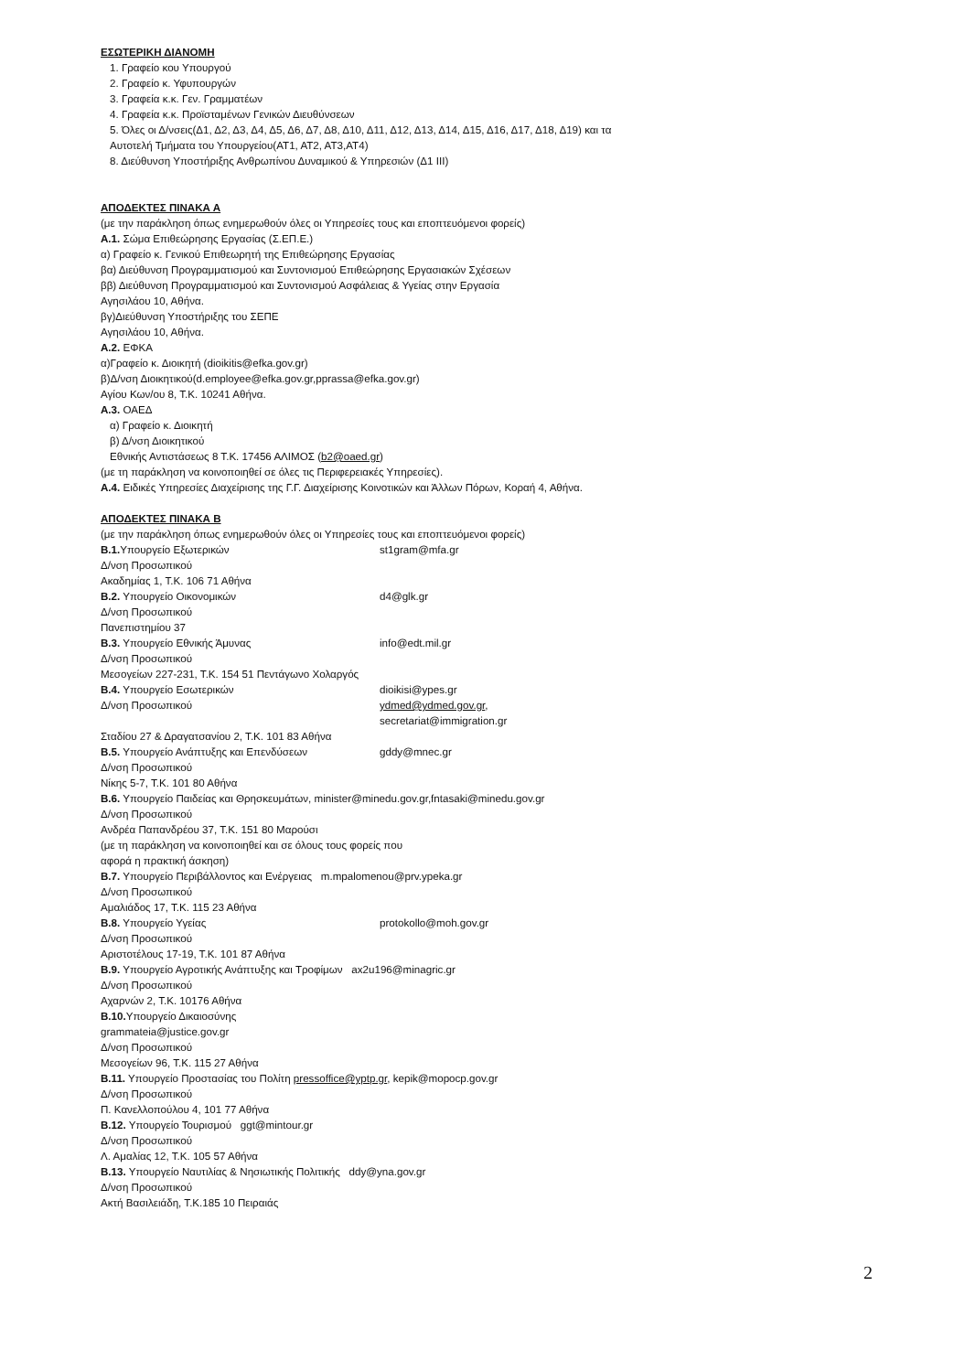ΕΣΩΤΕΡΙΚΗ ΔΙΑΝΟΜΗ
1. Γραφείο κου Υπουργού
2. Γραφείο κ. Υφυπουργών
3. Γραφεία κ.κ. Γεν. Γραμματέων
4. Γραφεία κ.κ. Προϊσταμένων Γενικών Διευθύνσεων
5. Όλες οι Δ/νσεις(Δ1, Δ2, Δ3, Δ4, Δ5, Δ6, Δ7, Δ8, Δ10, Δ11, Δ12, Δ13, Δ14, Δ15, Δ16, Δ17, Δ18, Δ19) και τα Αυτοτελή Τμήματα του Υπουργείου(ΑΤ1, ΑΤ2, ΑΤ3,ΑΤ4)
8. Διεύθυνση Υποστήριξης Ανθρωπίνου Δυναμικού & Υπηρεσιών (Δ1 ΙΙΙ)
ΑΠΟΔΕΚΤΕΣ ΠΙΝΑΚΑ Α
(με την παράκληση όπως ενημερωθούν όλες οι Υπηρεσίες τους και εποπτευόμενοι φορείς)
Α.1. Σώμα Επιθεώρησης Εργασίας (Σ.ΕΠ.Ε.)
α) Γραφείο κ. Γενικού Επιθεωρητή της Επιθεώρησης Εργασίας
βα) Διεύθυνση Προγραμματισμού και Συντονισμού Επιθεώρησης Εργασιακών Σχέσεων
ββ) Διεύθυνση Προγραμματισμού και Συντονισμού Ασφάλειας & Υγείας στην Εργασία
Αγησιλάου 10, Αθήνα.
βγ)Διεύθυνση Υποστήριξης του ΣΕΠΕ
Αγησιλάου 10, Αθήνα.
Α.2. ΕΦΚΑ
α)Γραφείο κ. Διοικητή (dioikitis@efka.gov.gr)
β)Δ/νση Διοικητικού(d.employee@efka.gov.gr,pprassa@efka.gov.gr)
Αγίου Κων/ου 8, Τ.Κ. 10241 Αθήνα.
Α.3. ΟΑΕΔ
α) Γραφείο κ. Διοικητή
β) Δ/νση Διοικητικού
Εθνικής Αντιστάσεως 8 Τ.Κ. 17456 ΑΛΙΜΟΣ (b2@oaed.gr)
(με τη παράκληση να κοινοποιηθεί σε όλες τις Περιφερειακές Υπηρεσίες).
Α.4. Ειδικές Υπηρεσίες Διαχείρισης της Γ.Γ. Διαχείρισης Κοινοτικών και Άλλων Πόρων, Κοραή 4, Αθήνα.
ΑΠΟΔΕΚΤΕΣ ΠΙΝΑΚΑ Β
(με την παράκληση όπως ενημερωθούν όλες οι Υπηρεσίες τους και εποπτευόμενοι φορείς)
Β.1. Υπουργείο Εξωτερικών st1gram@mfa.gr
Δ/νση Προσωπικού
Ακαδημίας 1, Τ.Κ. 106 71 Αθήνα
Β.2. Υπουργείο Οικονομικών d4@glk.gr
Δ/νση Προσωπικού
Πανεπιστημίου 37
Β.3. Υπουργείο Εθνικής Άμυνας info@edt.mil.gr
Δ/νση Προσωπικού
Μεσογείων 227-231, Τ.Κ. 154 51 Πεντάγωνο Χολαργός
Β.4. Υπουργείο Εσωτερικών dioikisi@ypes.gr
Δ/νση Προσωπικού ydmed@ydmed.gov.gr,
secretariat@immigration.gr
Σταδίου 27 & Δραγατσανίου 2, Τ.Κ. 101 83 Αθήνα
Β.5. Υπουργείο Ανάπτυξης και Επενδύσεων gddy@mnec.gr
Δ/νση Προσωπικού
Νίκης 5-7, Τ.Κ. 101 80 Αθήνα
Β.6. Υπουργείο Παιδείας και Θρησκευμάτων, minister@minedu.gov.gr,fntasaki@minedu.gov.gr
Δ/νση Προσωπικού
Ανδρέα Παπανδρέου 37, Τ.Κ. 151 80 Μαρούσι
(με τη παράκληση να κοινοποιηθεί και σε όλους τους φορείς που
αφορά η πρακτική άσκηση)
Β.7. Υπουργείο Περιβάλλοντος και Ενέργειας m.mpalomenou@prv.ypeka.gr
Δ/νση Προσωπικού
Αμαλιάδος 17, Τ.Κ. 115 23 Αθήνα
Β.8. Υπουργείο Υγείας protokollo@moh.gov.gr
Δ/νση Προσωπικού
Αριστοτέλους 17-19, Τ.Κ. 101 87 Αθήνα
Β.9. Υπουργείο Αγροτικής Ανάπτυξης και Τροφίμων ax2u196@minagric.gr
Δ/νση Προσωπικού
Αχαρνών 2, Τ.Κ. 10176 Αθήνα
Β.10. Υπουργείο Δικαιοσύνης
grammateia@justice.gov.gr
Δ/νση Προσωπικού
Μεσογείων 96, Τ.Κ. 115 27 Αθήνα
Β.11. Υπουργείο Προστασίας του Πολίτη pressoffice@yptp.gr, kepik@mopocp.gov.gr
Δ/νση Προσωπικού
Π. Κανελλοπούλου 4, 101 77 Αθήνα
Β.12. Υπουργείο Τουρισμού ggt@mintour.gr
Δ/νση Προσωπικού
Λ. Αμαλίας 12, Τ.Κ. 105 57 Αθήνα
Β.13. Υπουργείο Ναυτιλίας & Νησιωτικής Πολιτικής ddy@yna.gov.gr
Δ/νση Προσωπικού
Ακτή Βασιλειάδη, Τ.Κ.185 10 Πειραιάς
2